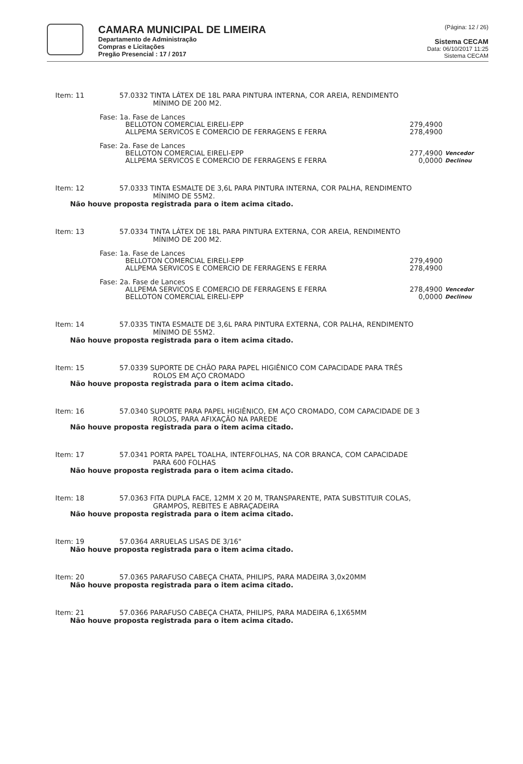CAMARA MUNICIPAL DE LIMEIRA
Departamento de Administração
Compras e Licitações
Pregão Presencial : 17 / 2017
(Página: 12 / 26)
Sistema CECAM
Data: 06/10/2017 11:25
Sistema CECAM
Item: 11 57.0332 TINTA LÁTEX DE 18L PARA PINTURA INTERNA, COR AREIA, RENDIMENTO
MÍNIMO DE 200 M2.
Fase: 1a. Fase de Lances
BELLOTON COMERCIAL EIRELI-EPP 279,4900
ALLPEMA SERVICOS E COMERCIO DE FERRAGENS E FERRA 278,4900
Fase: 2a. Fase de Lances
BELLOTON COMERCIAL EIRELI-EPP 277,4900 Vencedor
ALLPEMA SERVICOS E COMERCIO DE FERRAGENS E FERRA 0,0000 Declinou
Item: 12 57.0333 TINTA ESMALTE DE 3,6L PARA PINTURA INTERNA, COR PALHA, RENDIMENTO
MÍNIMO DE 55M2.
Não houve proposta registrada para o item acima citado.
Item: 13 57.0334 TINTA LÁTEX DE 18L PARA PINTURA EXTERNA, COR AREIA, RENDIMENTO
MÍNIMO DE 200 M2.
Fase: 1a. Fase de Lances
BELLOTON COMERCIAL EIRELI-EPP 279,4900
ALLPEMA SERVICOS E COMERCIO DE FERRAGENS E FERRA 278,4900
Fase: 2a. Fase de Lances
ALLPEMA SERVICOS E COMERCIO DE FERRAGENS E FERRA 278,4900 Vencedor
BELLOTON COMERCIAL EIRELI-EPP 0,0000 Declinou
Item: 14 57.0335 TINTA ESMALTE DE 3,6L PARA PINTURA EXTERNA, COR PALHA, RENDIMENTO
MÍNIMO DE 55M2.
Não houve proposta registrada para o item acima citado.
Item: 15 57.0339 SUPORTE DE CHÃO PARA PAPEL HIGIÊNICO COM CAPACIDADE PARA TRÊS
ROLOS EM AÇO CROMADO
Não houve proposta registrada para o item acima citado.
Item: 16 57.0340 SUPORTE PARA PAPEL HIGIÊNICO, EM AÇO CROMADO, COM CAPACIDADE DE 3
ROLOS, PARA AFIXAÇÃO NA PAREDE
Não houve proposta registrada para o item acima citado.
Item: 17 57.0341 PORTA PAPEL TOALHA, INTERFOLHAS, NA COR BRANCA, COM CAPACIDADE
PARA 600 FOLHAS
Não houve proposta registrada para o item acima citado.
Item: 18 57.0363 FITA DUPLA FACE, 12MM X 20 M, TRANSPARENTE, PATA SUBSTITUIR COLAS,
GRAMPOS, REBITES E ABRAÇADEIRA
Não houve proposta registrada para o item acima citado.
Item: 19 57.0364 ARRUELAS LISAS DE 3/16"
Não houve proposta registrada para o item acima citado.
Item: 20 57.0365 PARAFUSO CABEÇA CHATA, PHILIPS, PARA MADEIRA 3,0x20MM
Não houve proposta registrada para o item acima citado.
Item: 21 57.0366 PARAFUSO CABEÇA CHATA, PHILIPS, PARA MADEIRA 6,1X65MM
Não houve proposta registrada para o item acima citado.